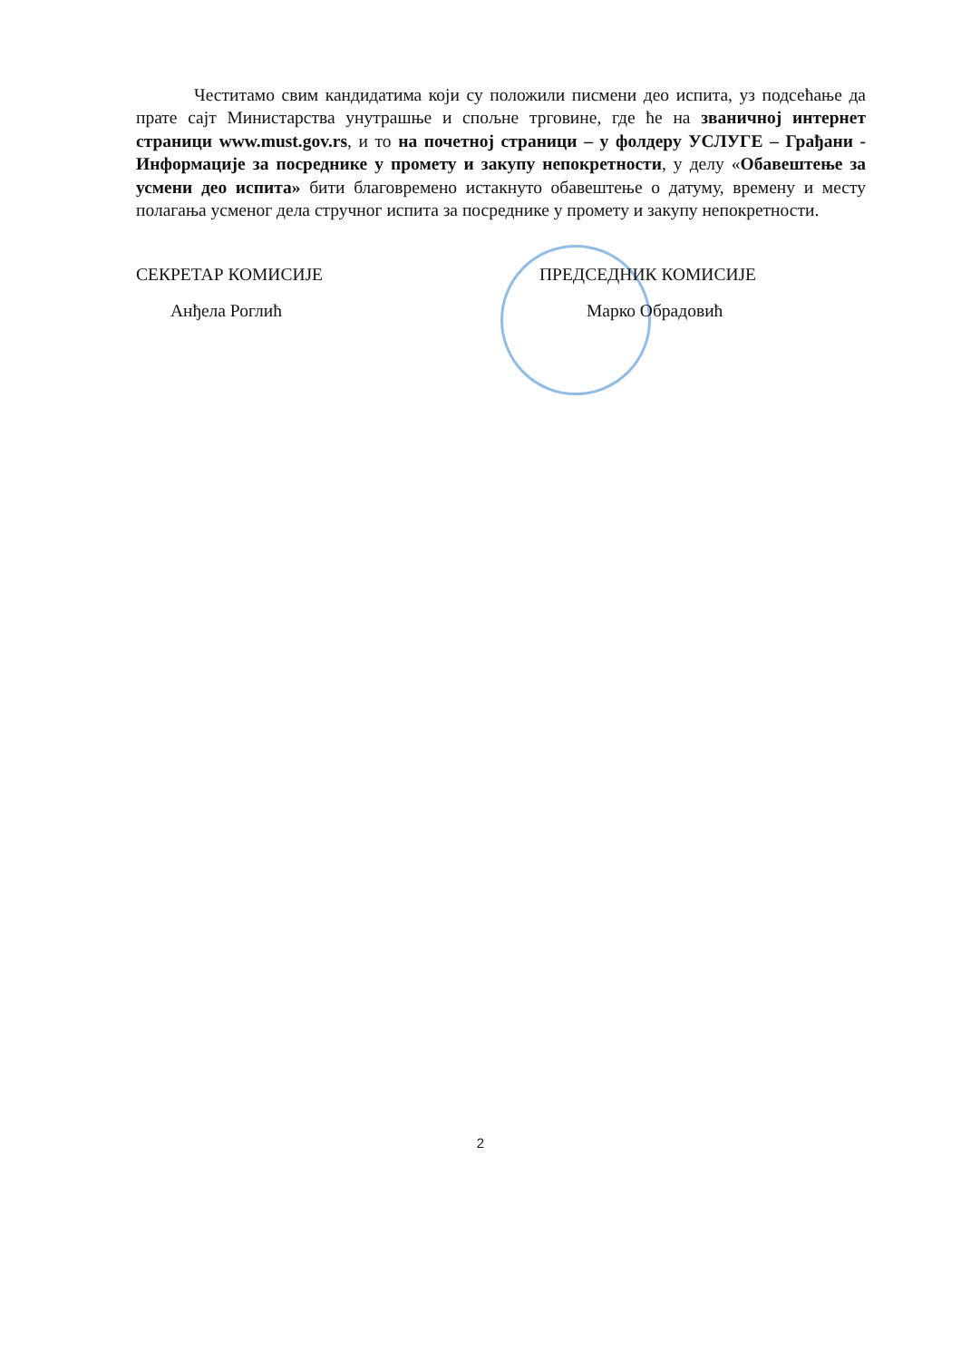Честитамо свим кандидатима који су положили писмени део испита, уз подсећање да прате сајт Министарства унутрашње и спољне трговине, где ће на званичној интернет страници www.must.gov.rs, и то на почетној страници – у фолдеру УСЛУГЕ – Грађани - Информације за посреднике у промету и закупу непокретности, у делу «Обавештење за усмени део испита» бити благовремено истакнуто обавештење о датуму, времену и месту полагања усменог дела стручног испита за посреднике у промету и закупу непокретности.
СЕКРЕТАР КОМИСИЈЕ
Анђела Роглић
ПРЕДСЕДНИК КОМИСИЈЕ
Марко Обрадовић
2